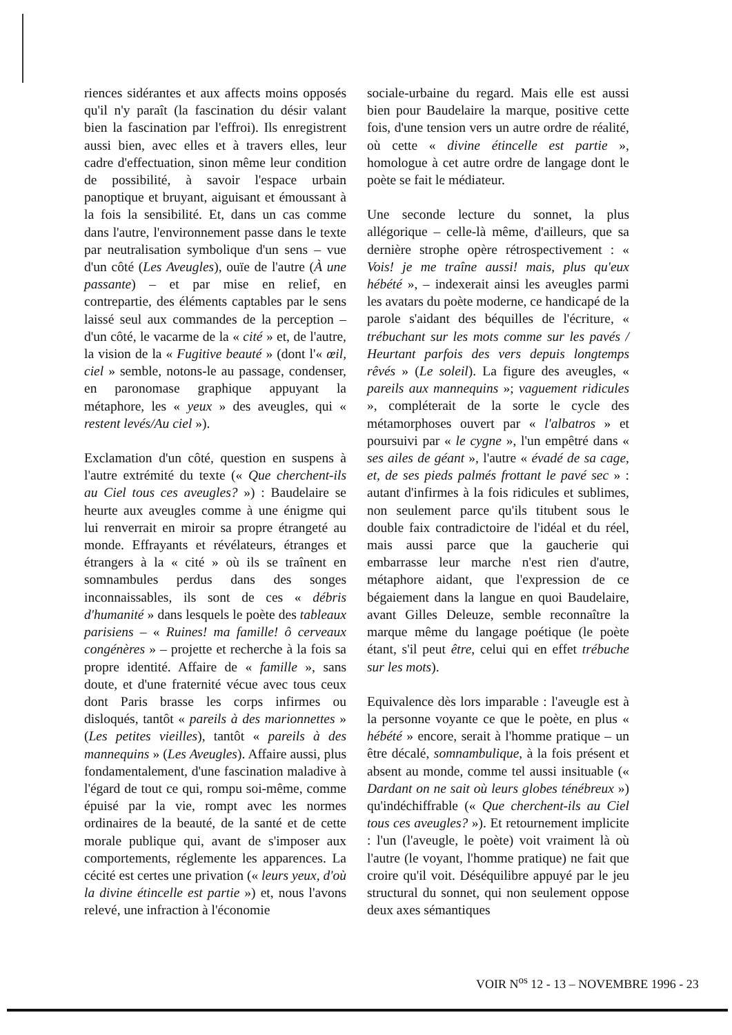riences sidérantes et aux affects moins opposés qu'il n'y paraît (la fascination du désir valant bien la fascination par l'effroi). Ils enregistrent aussi bien, avec elles et à travers elles, leur cadre d'effectuation, sinon même leur condition de possibilité, à savoir l'espace urbain panoptique et bruyant, aiguisant et émoussant à la fois la sensibilité. Et, dans un cas comme dans l'autre, l'environnement passe dans le texte par neutralisation symbolique d'un sens – vue d'un côté (Les Aveugles), ouïe de l'autre (À une passante) – et par mise en relief, en contrepartie, des éléments captables par le sens laissé seul aux commandes de la perception – d'un côté, le vacarme de la « cité » et, de l'autre, la vision de la « Fugitive beauté » (dont l'« œil, ciel » semble, notons-le au passage, condenser, en paronomase graphique appuyant la métaphore, les « yeux » des aveugles, qui « restent levés/Au ciel »).
Exclamation d'un côté, question en suspens à l'autre extrémité du texte (« Que cherchent-ils au Ciel tous ces aveugles? ») : Baudelaire se heurte aux aveugles comme à une énigme qui lui renverrait en miroir sa propre étrangeté au monde. Effrayants et révélateurs, étranges et étrangers à la « cité » où ils se traînent en somnambules perdus dans des songes inconnaissables, ils sont de ces « débris d'humanité » dans lesquels le poète des tableaux parisiens – « Ruines! ma famille! ô cerveaux congénères » – projette et recherche à la fois sa propre identité. Affaire de « famille », sans doute, et d'une fraternité vécue avec tous ceux dont Paris brasse les corps infirmes ou disloqués, tantôt « pareils à des marionnettes » (Les petites vieilles), tantôt « pareils à des mannequins » (Les Aveugles). Affaire aussi, plus fondamentalement, d'une fascination maladive à l'égard de tout ce qui, rompu soi-même, comme épuisé par la vie, rompt avec les normes ordinaires de la beauté, de la santé et de cette morale publique qui, avant de s'imposer aux comportements, réglemente les apparences. La cécité est certes une privation (« leurs yeux, d'où la divine étincelle est partie ») et, nous l'avons relevé, une infraction à l'économie
sociale-urbaine du regard. Mais elle est aussi bien pour Baudelaire la marque, positive cette fois, d'une tension vers un autre ordre de réalité, où cette « divine étincelle est partie », homologue à cet autre ordre de langage dont le poète se fait le médiateur.
Une seconde lecture du sonnet, la plus allégorique – celle-là même, d'ailleurs, que sa dernière strophe opère rétrospectivement : « Vois! je me traîne aussi! mais, plus qu'eux hébété », – indexerait ainsi les aveugles parmi les avatars du poète moderne, ce handicapé de la parole s'aidant des béquilles de l'écriture, « trébuchant sur les mots comme sur les pavés / Heurtant parfois des vers depuis longtemps rêvés » (Le soleil). La figure des aveugles, « pareils aux mannequins »; vaguement ridicules », compléterait de la sorte le cycle des métamorphoses ouvert par « l'albatros » et poursuivi par « le cygne », l'un empêtré dans « ses ailes de géant », l'autre « évadé de sa cage, et, de ses pieds palmés frottant le pavé sec » : autant d'infirmes à la fois ridicules et sublimes, non seulement parce qu'ils titubent sous le double faix contradictoire de l'idéal et du réel, mais aussi parce que la gaucherie qui embarrasse leur marche n'est rien d'autre, métaphore aidant, que l'expression de ce bégaiement dans la langue en quoi Baudelaire, avant Gilles Deleuze, semble reconnaître la marque même du langage poétique (le poète étant, s'il peut être, celui qui en effet trébuche sur les mots).
Equivalence dès lors imparable : l'aveugle est à la personne voyante ce que le poète, en plus « hébété » encore, serait à l'homme pratique – un être décalé, somnambulique, à la fois présent et absent au monde, comme tel aussi insituable (« Dardant on ne sait où leurs globes ténébreux ») qu'indéchiffrable (« Que cherchent-ils au Ciel tous ces aveugles? »). Et retournement implicite : l'un (l'aveugle, le poète) voit vraiment là où l'autre (le voyant, l'homme pratique) ne fait que croire qu'il voit. Déséquilibre appuyé par le jeu structural du sonnet, qui non seulement oppose deux axes sémantiques
VOIR N<sup>os</sup> 12 - 13 – NOVEMBRE 1996 - 23